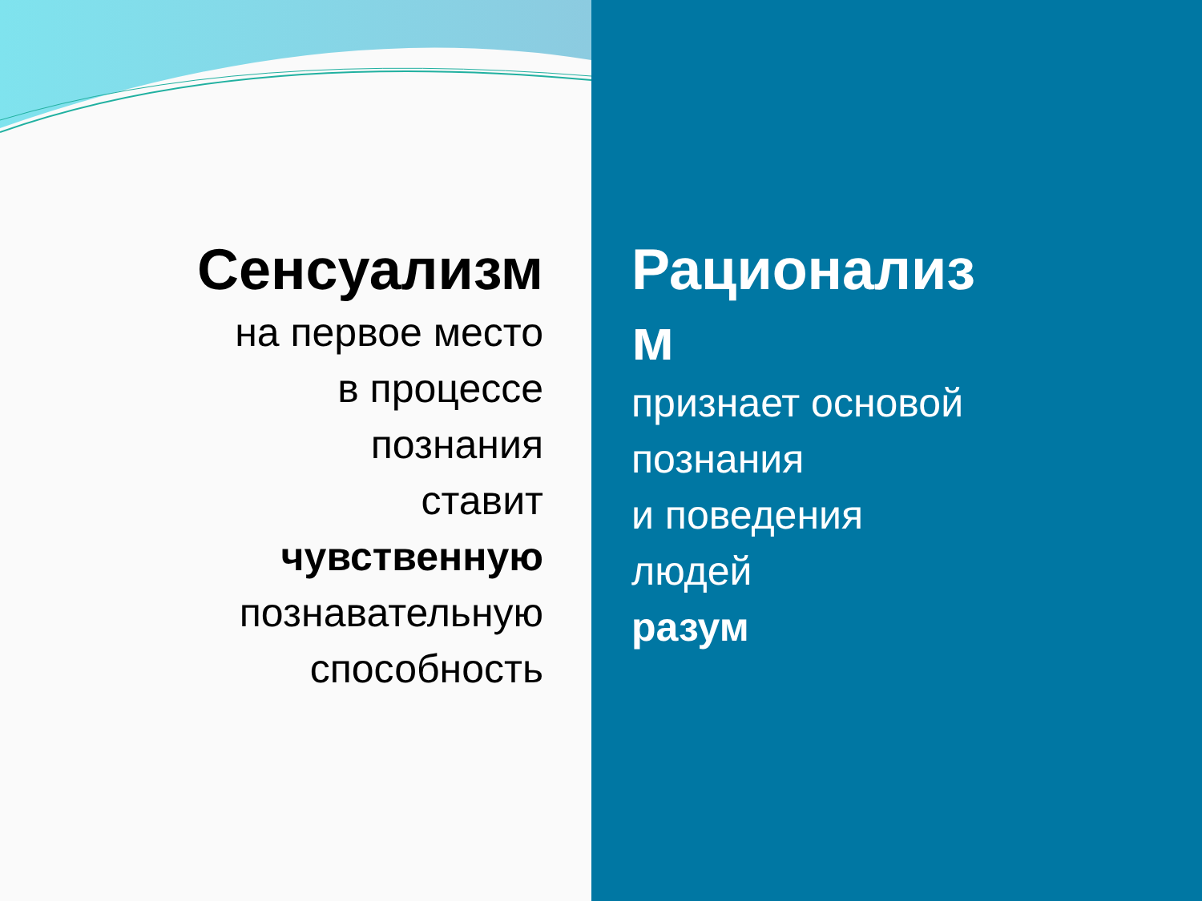Сенсуализм
на первое место
в процессе
познания
ставит
чувственную
познавательную
способность
Рационализ
м
признает основой
познания
и поведения
людей
разум